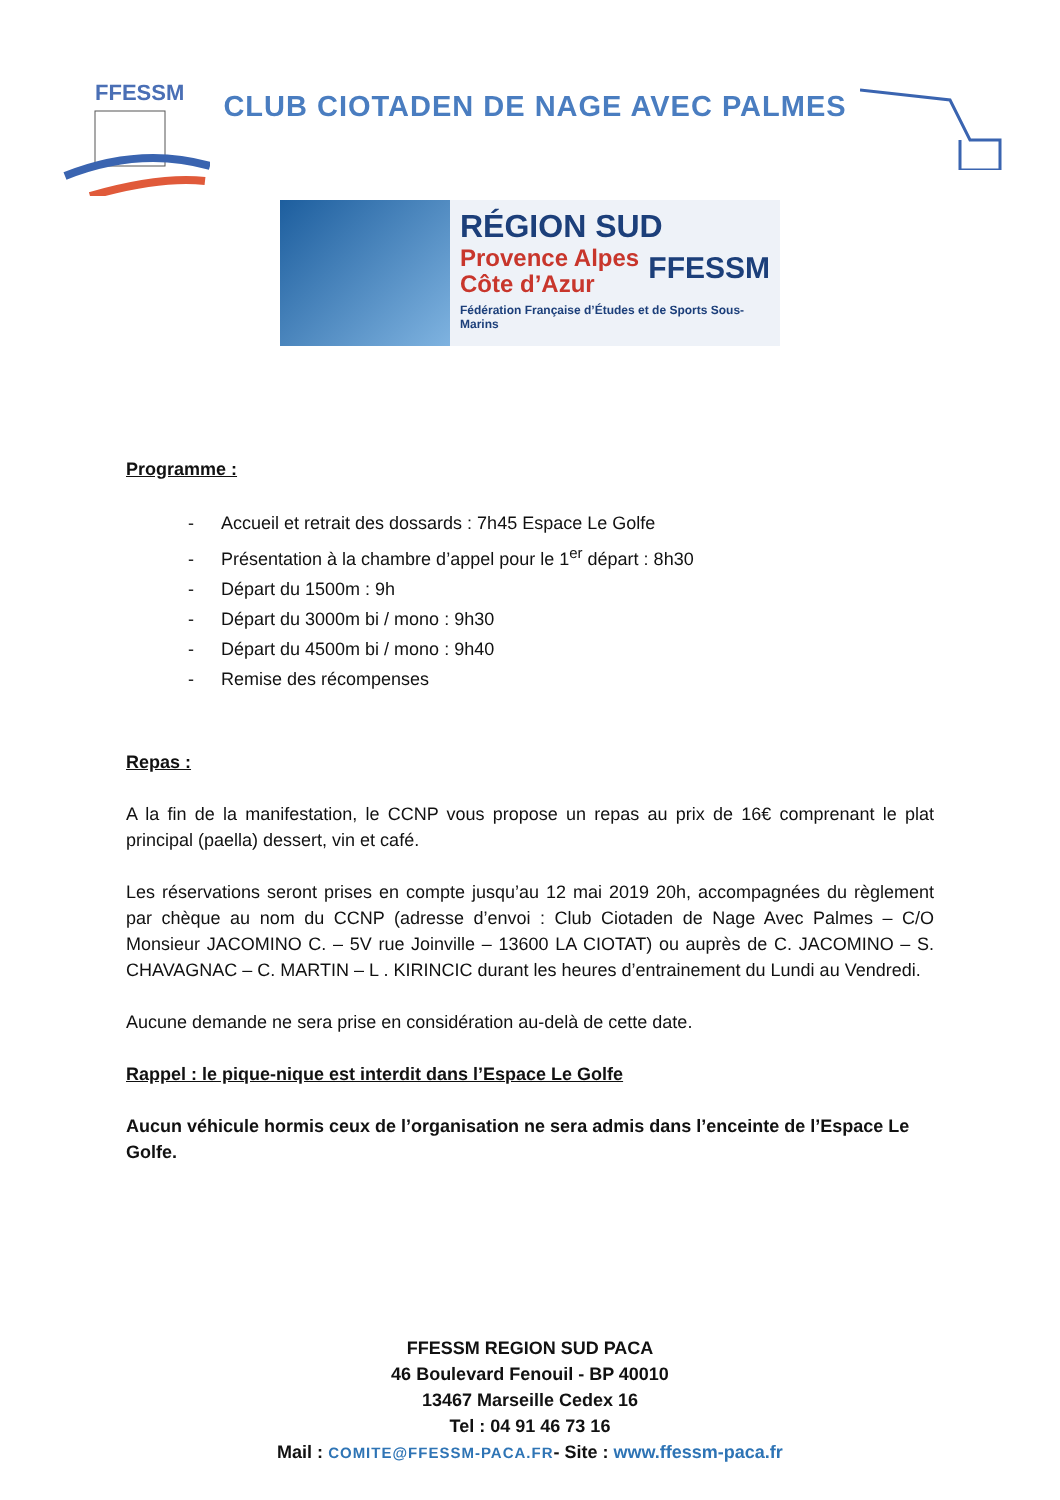FFESSM
CLUB CIOTADEN DE NAGE AVEC PALMES
RÉGION SUD
Provence Alpes
Côte d’Azur
FFESSM
Fédération Française d’Études et de Sports Sous-Marins
Programme :
- Accueil et retrait des dossards : 7h45 Espace Le Golfe
- Présentation à la chambre d’appel pour le 1<sup>er</sup> départ : 8h30
- Départ du 1500m : 9h
- Départ du 3000m bi / mono : 9h30
- Départ du 4500m bi / mono : 9h40
- Remise des récompenses
Repas :
A la fin de la manifestation, le CCNP vous propose un repas au prix de 16€ comprenant le plat principal (paella) dessert, vin et café.
Les réservations seront prises en compte jusqu’au 12 mai 2019 20h, accompagnées du règlement par chèque au nom du CCNP (adresse d’envoi : Club Ciotaden de Nage Avec Palmes – C/O Monsieur JACOMINO C. – 5V rue Joinville – 13600 LA CIOTAT) ou auprès de C. JACOMINO – S. CHAVAGNAC – C. MARTIN – L . KIRINCIC durant les heures d’entrainement du Lundi au Vendredi.
Aucune demande ne sera prise en considération au-delà de cette date.
Rappel : le pique-nique est interdit dans l’Espace Le Golfe
Aucun véhicule hormis ceux de l’organisation ne sera admis dans l’enceinte de l’Espace Le Golfe.
FFESSM REGION SUD PACA
46 Boulevard Fenouil - BP 40010
13467 Marseille Cedex 16
Tel : 04 91 46 73 16
Mail : COMITE@FFESSM-PACA.FR- Site : www.ffessm-paca.fr